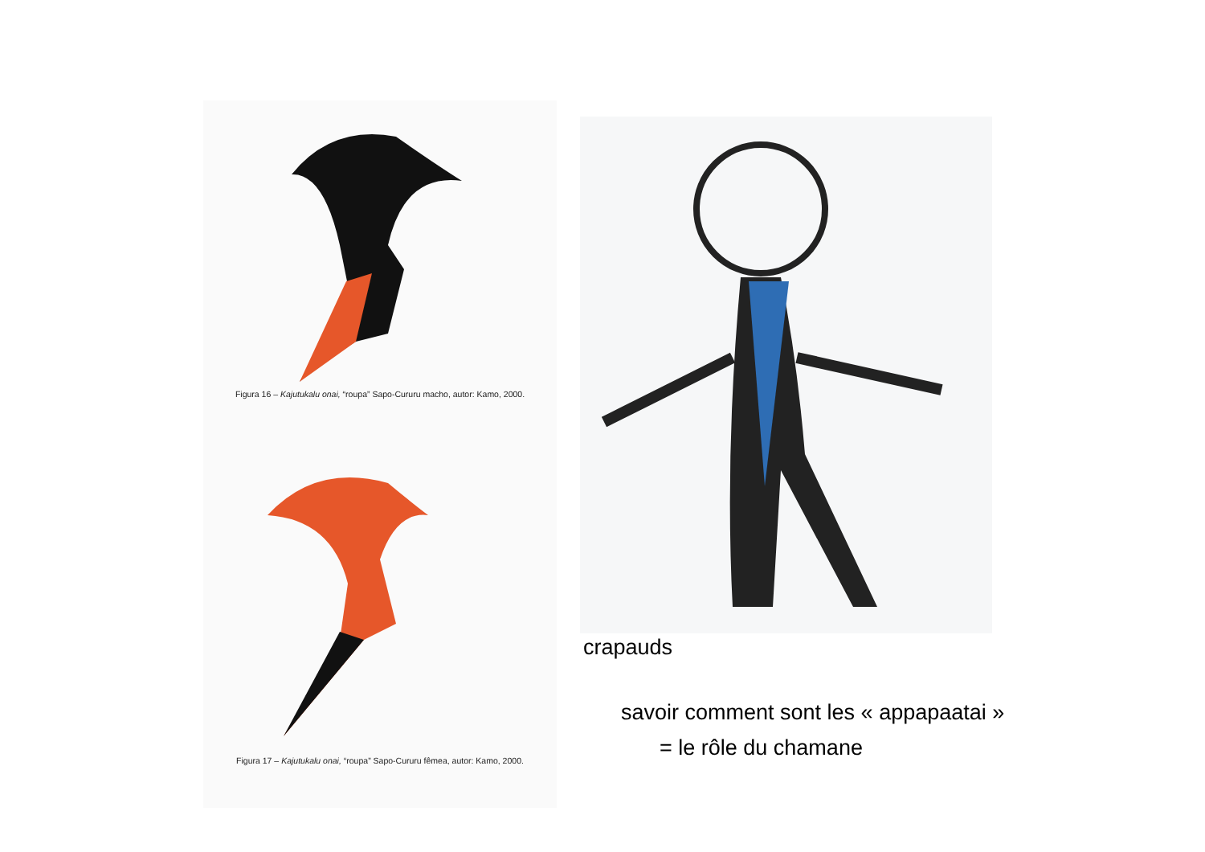Figura 16 – Kajutukalu onai, “roupa” Sapo-Cururu macho, autor: Kamo, 2000.
Figura 17 – Kajutukalu onai, “roupa” Sapo-Cururu fêmea, autor: Kamo, 2000.
crapauds
savoir comment sont les « appapaatai »
= le rôle du chamane